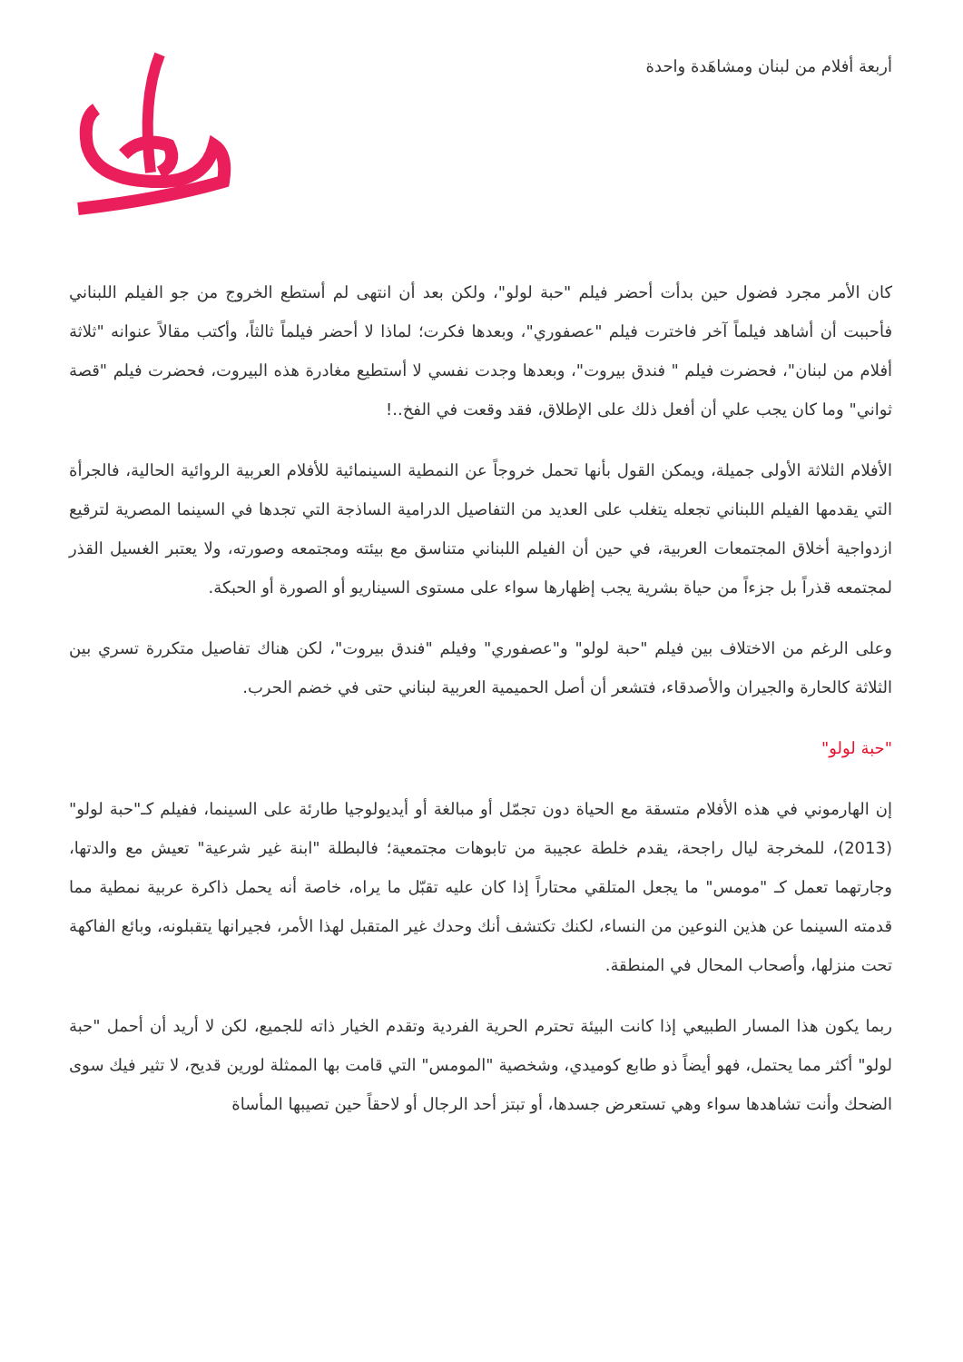أربعة أفلام من لبنان ومشاهَدة واحدة
كان الأمر مجرد فضول حين بدأت أحضر فيلم "حبة لولو"، ولكن بعد أن انتهى لم أستطع الخروج من جو الفيلم اللبناني فأحببت أن أشاهد فيلماً آخر فاخترت فيلم "عصفوري"، وبعدها فكرت؛ لماذا لا أحضر فيلماً ثالثاً، وأكتب مقالاً عنوانه "ثلاثة أفلام من لبنان"، فحضرت فيلم " فندق بيروت"، وبعدها وجدت نفسي لا أستطيع مغادرة هذه البيروت، فحضرت فيلم "قصة ثواني" وما كان يجب علي أن أفعل ذلك على الإطلاق، فقد وقعت في الفخ..!
الأفلام الثلاثة الأولى جميلة، ويمكن القول بأنها تحمل خروجاً عن النمطية السينمائية للأفلام العربية الروائية الحالية، فالجرأة التي يقدمها الفيلم اللبناني تجعله يتغلب على العديد من التفاصيل الدرامية الساذجة التي تجدها في السينما المصرية لترقيع ازدواجية أخلاق المجتمعات العربية، في حين أن الفيلم اللبناني متناسق مع بيئته ومجتمعه وصورته، ولا يعتبر الغسيل القذر لمجتمعه قذراً بل جزءاً من حياة بشرية يجب إظهارها سواء على مستوى السيناريو أو الصورة أو الحبكة.
وعلى الرغم من الاختلاف بين فيلم "حبة لولو" و"عصفوري" وفيلم "فندق بيروت"، لكن هناك تفاصيل متكررة تسري بين الثلاثة كالحارة والجيران والأصدقاء، فتشعر أن أصل الحميمية العربية لبناني حتى في خضم الحرب.
"حبة لولو"
إن الهارموني في هذه الأفلام متسقة مع الحياة دون تجمّل أو مبالغة أو أيديولوجيا طارئة على السينما، ففيلم كـ"حبة لولو" (2013)، للمخرجة ليال راجحة، يقدم خلطة عجيبة من تابوهات مجتمعية؛ فالبطلة "ابنة غير شرعية" تعيش مع والدتها، وجارتهما تعمل كـ "مومس" ما يجعل المتلقي محتاراً إذا كان عليه تقبّل ما يراه، خاصة أنه يحمل ذاكرة عربية نمطية مما قدمته السينما عن هذين النوعين من النساء، لكنك تكتشف أنك وحدك غير المتقبل لهذا الأمر، فجيرانها يتقبلونه، وبائع الفاكهة تحت منزلها، وأصحاب المحال في المنطقة.
ربما يكون هذا المسار الطبيعي إذا كانت البيئة تحترم الحرية الفردية وتقدم الخيار ذاته للجميع، لكن لا أريد أن أحمل "حبة لولو" أكثر مما يحتمل، فهو أيضاً ذو طابع كوميدي، وشخصية "المومس" التي قامت بها الممثلة لورين قديح، لا تثير فيك سوى الضحك وأنت تشاهدها سواء وهي تستعرض جسدها، أو تبتز أحد الرجال أو لاحقاً حين تصيبها المأساة